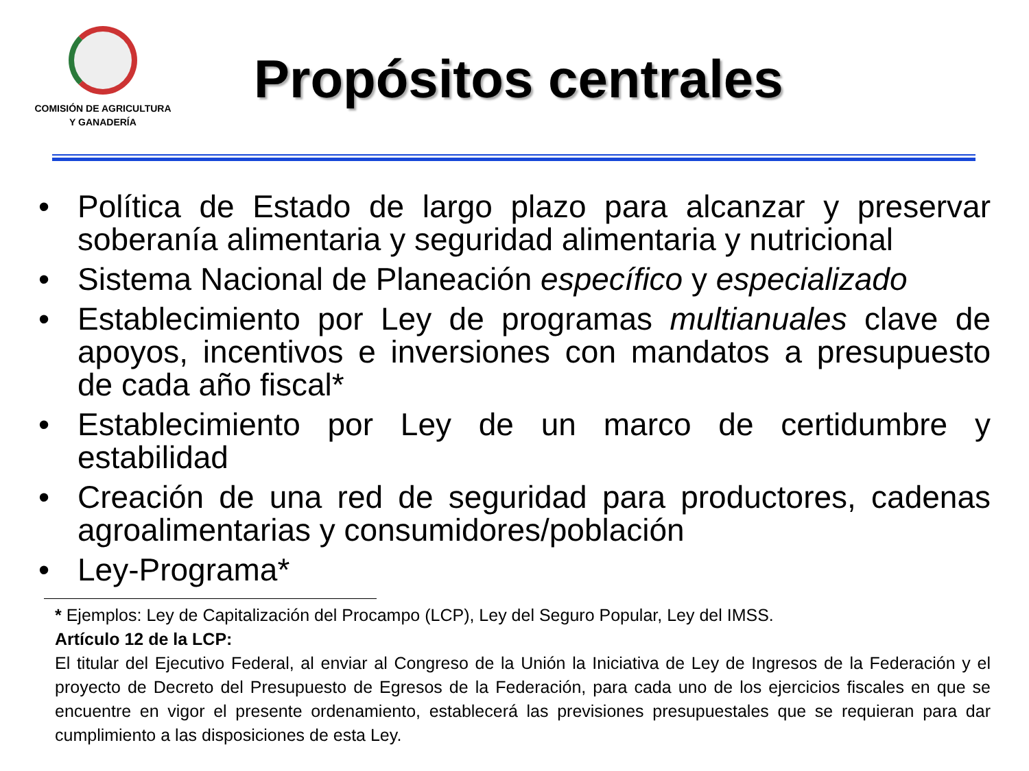COMISIÓN DE AGRICULTURA
Y GANADERÍA
Propósitos centrales
• Política de Estado de largo plazo para alcanzar y preservar soberanía alimentaria y seguridad alimentaria y nutricional
• Sistema Nacional de Planeación específico y especializado
• Establecimiento por Ley de programas multianuales clave de apoyos, incentivos e inversiones con mandatos a presupuesto de cada año fiscal*
• Establecimiento por Ley de un marco de certidumbre y estabilidad
• Creación de una red de seguridad para productores, cadenas agroalimentarias y consumidores/población
• Ley-Programa*
* Ejemplos: Ley de Capitalización del Procampo (LCP), Ley del Seguro Popular, Ley del IMSS.
Artículo 12 de la LCP:
El titular del Ejecutivo Federal, al enviar al Congreso de la Unión la Iniciativa de Ley de Ingresos de la Federación y el proyecto de Decreto del Presupuesto de Egresos de la Federación, para cada uno de los ejercicios fiscales en que se encuentre en vigor el presente ordenamiento, establecerá las previsiones presupuestales que se requieran para dar cumplimiento a las disposiciones de esta Ley.